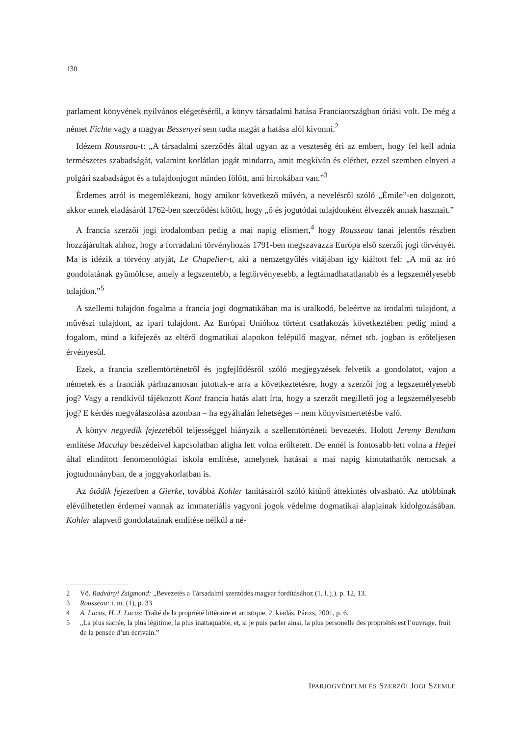130
parlament könyvének nyilvános elégetéséről, a könyv társadalmi hatása Franciaországban óriási volt. De még a német Fichte vagy a magyar Bessenyei sem tudta magát a hatása alól kivonni.<sup>2</sup>
Idézem Rousseau-t: „A társadalmi szerződés által ugyan az a veszteség éri az embert, hogy fel kell adnia természetes szabadságát, valamint korlátlan jogát mindarra, amit megkíván és elérhet, ezzel szemben elnyeri a polgári szabadságot és a tulajdonjogot minden fölött, ami birtokában van.”<sup>3</sup>
Érdemes arról is megemlékezni, hogy amikor következő művén, a nevelésről szóló „Émile”-en dolgozott, akkor ennek eladásáról 1762-ben szerződést kötött, hogy „ő és jogutódai tulajdonként élvezzék annak hasznait.”
A francia szerzői jogi irodalomban pedig a mai napig elismert,<sup>4</sup> hogy Rousseau tanai jelentős részben hozzájárultak ahhoz, hogy a forradalmi törvényhozás 1791-ben megszavazza Európa első szerzői jogi törvényét. Ma is idézik a törvény atyját, Le Chapelier-t, aki a nemzetgyűlés vitájában így kiáltott fel: „A mű az író gondolatának gyümölcse, amely a legszentebb, a legtörvényesebb, a legtámadhatatlanabb és a legszemélyesebb tulajdon.”<sup>5</sup>
A szellemi tulajdon fogalma a francia jogi dogmatikában ma is uralkodó, beleértve az irodalmi tulajdont, a művészi tulajdont, az ipari tulajdont. Az Európai Unióhoz történt csatlakozás következtében pedig mind a fogalom, mind a kifejezés az eltérő dogmatikai alapokon felépülő magyar, német stb. jogban is erőteljesen érvényesül.
Ezek, a francia szellemtörténetről és jogfejlődésről szóló megjegyzések felvetik a gondolatot, vajon a németek és a franciák párhuzamosan jutottak-e arra a következtetésre, hogy a szerzői jog a legszemélyesebb jog? Vagy a rendkívül tájékozott Kant francia hatás alatt írta, hogy a szerzőt megillető jog a legszemélyesebb jog? E kérdés megválaszolása azonban – ha egyáltalán lehetséges – nem könyvismertetésbe való.
A könyv negyedik fejezetéből teljességgel hiányzik a szellemtörténeti bevezetés. Holott Jeremy Bentham említése Maculay beszédeivel kapcsolatban aligha lett volna erőltetett. De ennél is fontosabb lett volna a Hegel által elindított fenomenológiai iskola említése, amelynek hatásai a mai napig kimutathatók nemcsak a jogtudományban, de a joggyakorlatban is.
Az ötödik fejezetben a Gierke, továbbá Kohler tanításairól szóló kitűnő áttekintés olvasható. Az utóbbinak elévülhetetlen érdemei vannak az immateriális vagyoni jogok védelme dogmatikai alapjainak kidolgozásában. Kohler alapvető gondolatainak említése nélkül a né-
2 Vö. Radványi Zsigmond: „Bevezetés a Társadalmi szerződés magyar fordításához (1. l. j.). p. 12, 13.
3 Rousseau: i. m. (1), p. 33
4 A. Lucas, H. J. Lucas: Traîté de la propriété littéraire et artistique, 2. kiadás. Párizs, 2001, p. 6.
5 „La plus sacrée, la plus légitime, la plus inattaquable, et, si je puis parler ainsi, la plus personelle des propriétés est l’ouvrage, fruit de la pensée d’un écrivain.”
IPARJOGVÉDELMI ÉS SZERZŐI JOGI SZEMLE